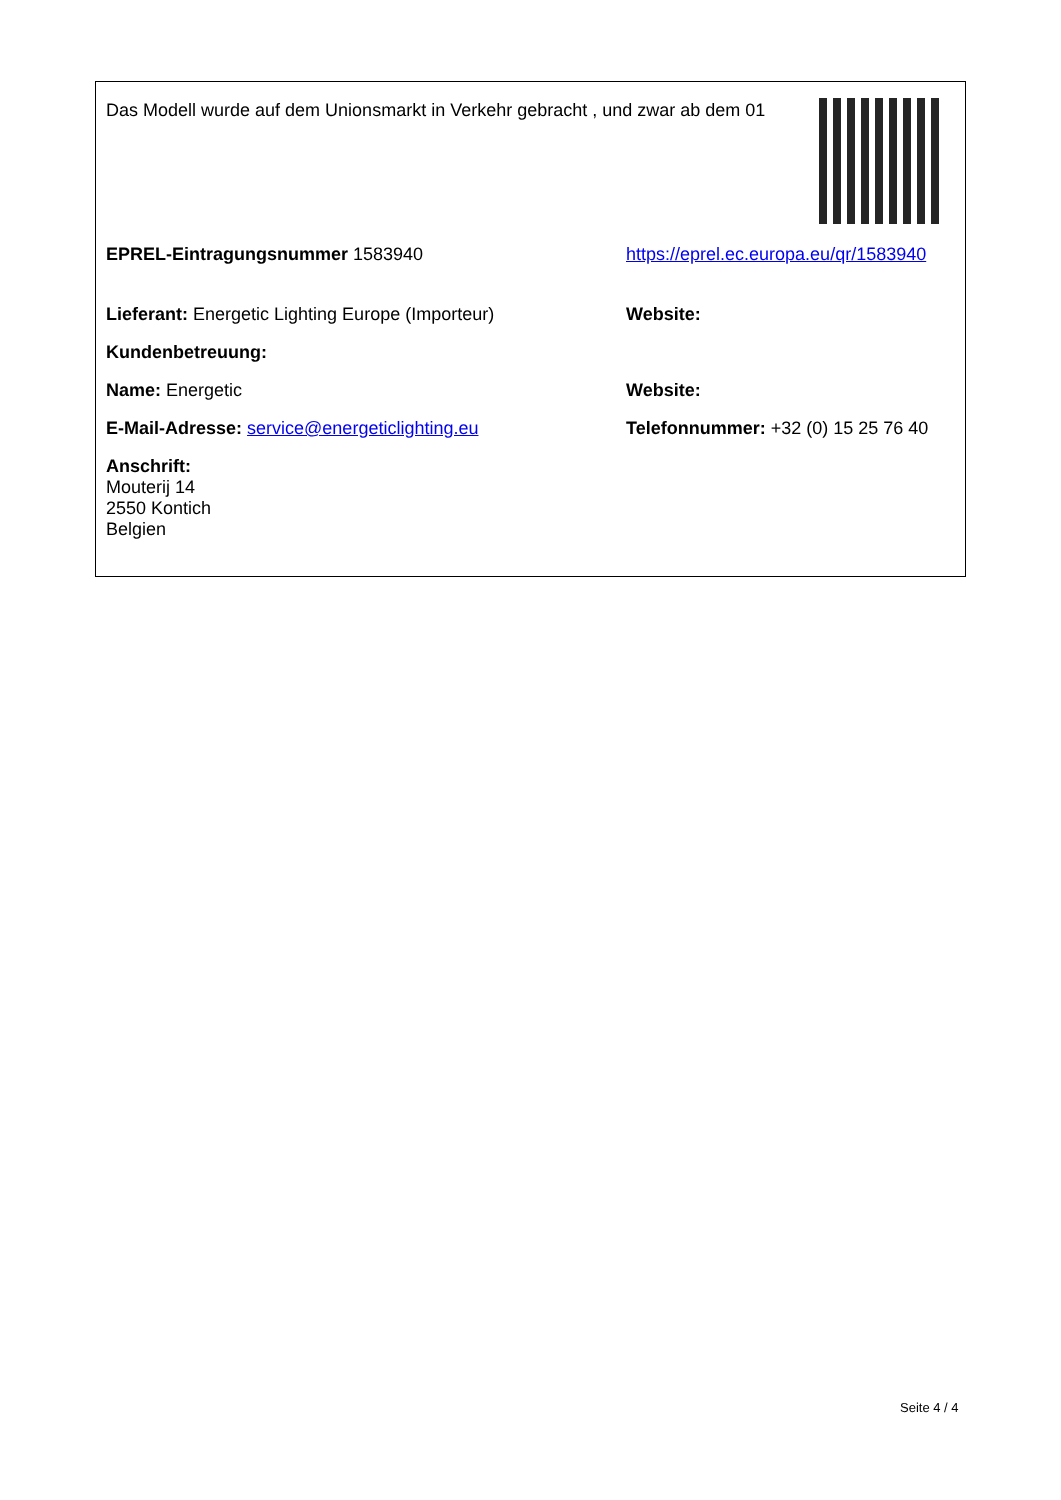Das Modell wurde auf dem Unionsmarkt in Verkehr gebracht , und zwar ab dem 01
| EPREL-Eintragungsnummer 1583940 | https://eprel.ec.europa.eu/qr/1583940 |
| Lieferant: Energetic Lighting Europe (Importeur) | Website: |
| Kundenbetreuung: | |
| Name: Energetic | Website: |
| E-Mail-Adresse: service@energeticlighting.eu | Telefonnummer: +32 (0) 15 25 76 40 |
| Anschrift: Mouterij 14 2550 Kontich Belgien | |
Seite 4 / 4